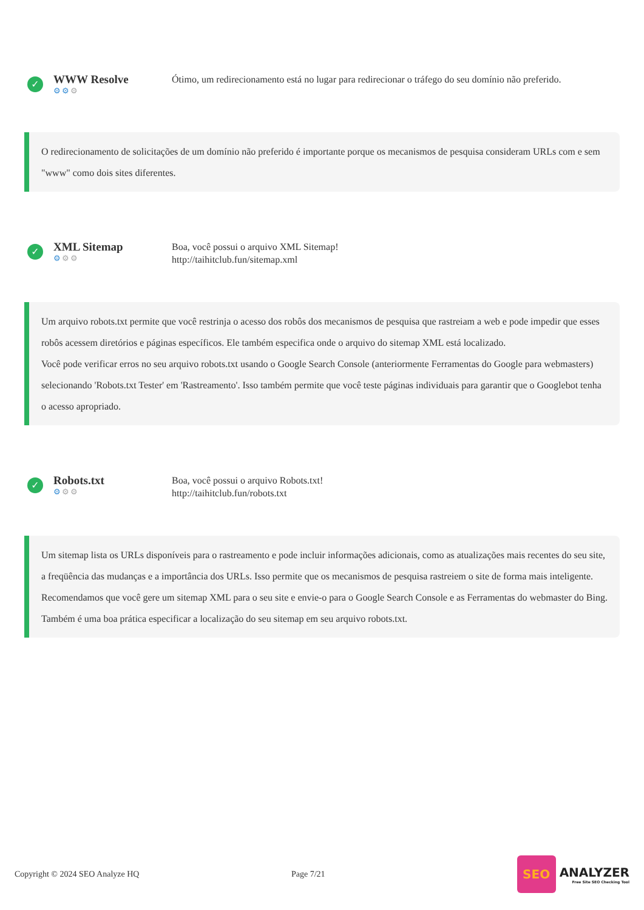✓
WWW Resolve
⚙⚙⚙
Ótimo, um redirecionamento está no lugar para redirecionar o tráfego do seu domínio não preferido.
O redirecionamento de solicitações de um domínio não preferido é importante porque os mecanismos de pesquisa consideram URLs com e sem "www" como dois sites diferentes.
✓
XML Sitemap
⚙⚙⚙
Boa, você possui o arquivo XML Sitemap!
http://taihitclub.fun/sitemap.xml
Um arquivo robots.txt permite que você restrinja o acesso dos robôs dos mecanismos de pesquisa que rastreiam a web e pode impedir que esses robôs acessem diretórios e páginas específicos. Ele também especifica onde o arquivo do sitemap XML está localizado.
Você pode verificar erros no seu arquivo robots.txt usando o Google Search Console (anteriormente Ferramentas do Google para webmasters) selecionando 'Robots.txt Tester' em 'Rastreamento'. Isso também permite que você teste páginas individuais para garantir que o Googlebot tenha o acesso apropriado.
✓
Robots.txt
⚙⚙⚙
Boa, você possui o arquivo Robots.txt!
http://taihitclub.fun/robots.txt
Um sitemap lista os URLs disponíveis para o rastreamento e pode incluir informações adicionais, como as atualizações mais recentes do seu site, a freqüência das mudanças e a importância dos URLs. Isso permite que os mecanismos de pesquisa rastreiem o site de forma mais inteligente.
Recomendamos que você gere um sitemap XML para o seu site e envie-o para o Google Search Console e as Ferramentas do webmaster do Bing. Também é uma boa prática especificar a localização do seu sitemap em seu arquivo robots.txt.
Copyright © 2024 SEO Analyze HQ Page 7/21
SEO
ANALYZER
Free Site SEO Checking Tool